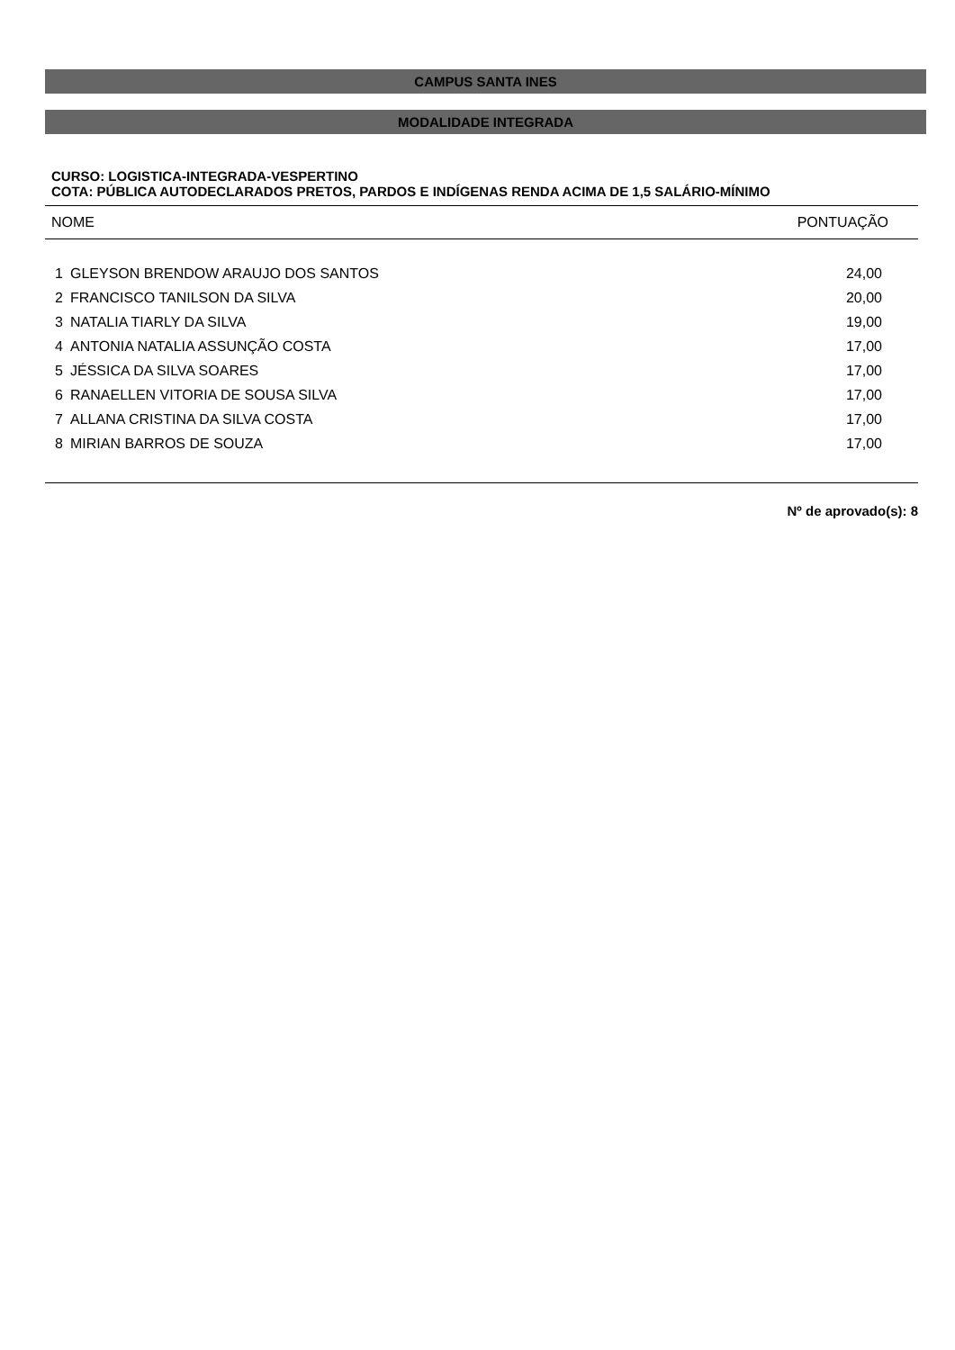CAMPUS SANTA INES
MODALIDADE INTEGRADA
CURSO: LOGISTICA-INTEGRADA-VESPERTINO
COTA: PÚBLICA AUTODECLARADOS PRETOS, PARDOS E INDÍGENAS RENDA ACIMA DE 1,5 SALÁRIO-MÍNIMO
| NOME | | PONTUAÇÃO |
| --- | --- | --- |
| 1 | GLEYSON BRENDOW ARAUJO DOS SANTOS | 24,00 |
| 2 | FRANCISCO TANILSON DA SILVA | 20,00 |
| 3 | NATALIA TIARLY DA SILVA | 19,00 |
| 4 | ANTONIA NATALIA ASSUNÇÃO COSTA | 17,00 |
| 5 | JÉSSICA DA SILVA SOARES | 17,00 |
| 6 | RANAELLEN VITORIA DE SOUSA SILVA | 17,00 |
| 7 | ALLANA CRISTINA DA SILVA COSTA | 17,00 |
| 8 | MIRIAN BARROS DE SOUZA | 17,00 |
Nº de aprovado(s): 8